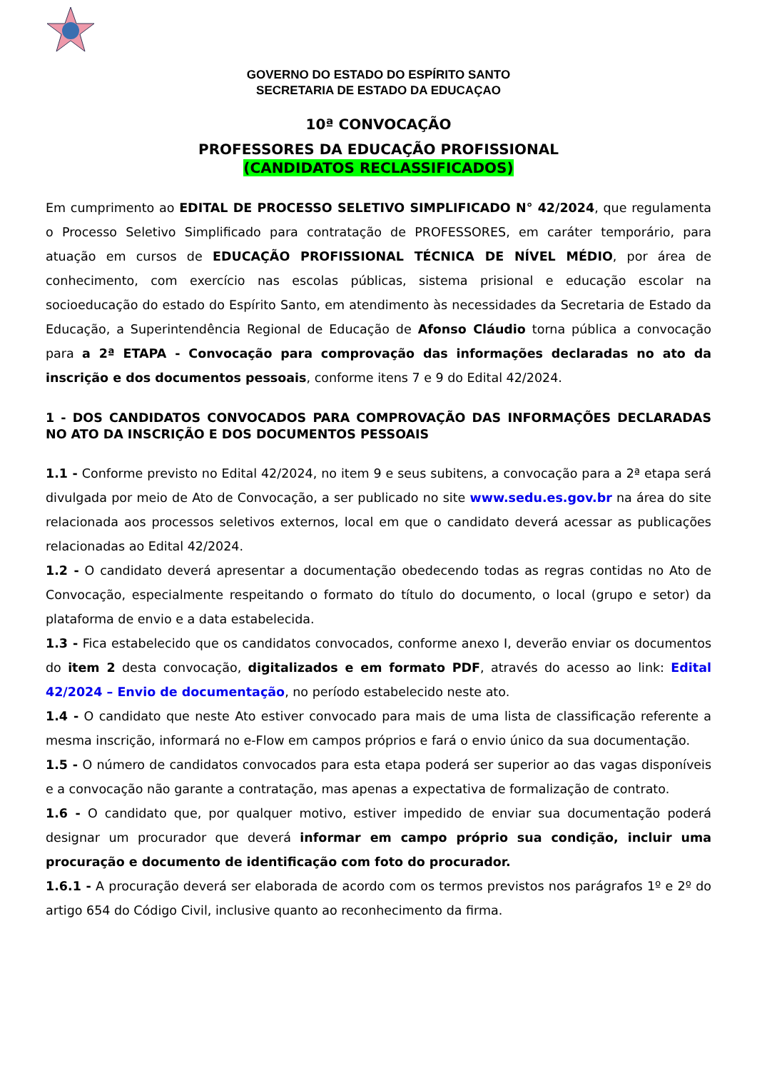GOVERNO DO ESTADO DO ESPÍRITO SANTO
SECRETARIA DE ESTADO DA EDUCAÇAO
10ª CONVOCAÇÃO
PROFESSORES DA EDUCAÇÃO PROFISSIONAL
(CANDIDATOS RECLASSIFICADOS)
Em cumprimento ao EDITAL DE PROCESSO SELETIVO SIMPLIFICADO N° 42/2024, que regulamenta o Processo Seletivo Simplificado para contratação de PROFESSORES, em caráter temporário, para atuação em cursos de EDUCAÇÃO PROFISSIONAL TÉCNICA DE NÍVEL MÉDIO, por área de conhecimento, com exercício nas escolas públicas, sistema prisional e educação escolar na socioeducação do estado do Espírito Santo, em atendimento às necessidades da Secretaria de Estado da Educação, a Superintendência Regional de Educação de Afonso Cláudio torna pública a convocação para a 2ª ETAPA - Convocação para comprovação das informações declaradas no ato da inscrição e dos documentos pessoais, conforme itens 7 e 9 do Edital 42/2024.
1 - DOS CANDIDATOS CONVOCADOS PARA COMPROVAÇÃO DAS INFORMAÇÕES DECLARADAS NO ATO DA INSCRIÇÃO E DOS DOCUMENTOS PESSOAIS
1.1 - Conforme previsto no Edital 42/2024, no item 9 e seus subitens, a convocação para a 2ª etapa será divulgada por meio de Ato de Convocação, a ser publicado no site www.sedu.es.gov.br na área do site relacionada aos processos seletivos externos, local em que o candidato deverá acessar as publicações relacionadas ao Edital 42/2024.
1.2 - O candidato deverá apresentar a documentação obedecendo todas as regras contidas no Ato de Convocação, especialmente respeitando o formato do título do documento, o local (grupo e setor) da plataforma de envio e a data estabelecida.
1.3 - Fica estabelecido que os candidatos convocados, conforme anexo I, deverão enviar os documentos do item 2 desta convocação, digitalizados e em formato PDF, através do acesso ao link: Edital 42/2024 – Envio de documentação, no período estabelecido neste ato.
1.4 - O candidato que neste Ato estiver convocado para mais de uma lista de classificação referente a mesma inscrição, informará no e-Flow em campos próprios e fará o envio único da sua documentação.
1.5 - O número de candidatos convocados para esta etapa poderá ser superior ao das vagas disponíveis e a convocação não garante a contratação, mas apenas a expectativa de formalização de contrato.
1.6 - O candidato que, por qualquer motivo, estiver impedido de enviar sua documentação poderá designar um procurador que deverá informar em campo próprio sua condição, incluir uma procuração e documento de identificação com foto do procurador.
1.6.1 - A procuração deverá ser elaborada de acordo com os termos previstos nos parágrafos 1º e 2º do artigo 654 do Código Civil, inclusive quanto ao reconhecimento da firma.